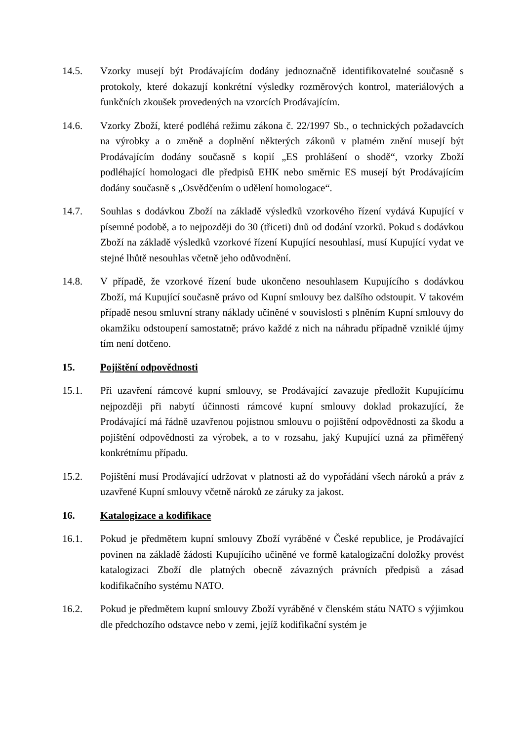14.5. Vzorky musejí být Prodávajícím dodány jednoznačně identifikovatelné současně s protokoly, které dokazují konkrétní výsledky rozměrových kontrol, materiálových a funkčních zkoušek provedených na vzorcích Prodávajícím.
14.6. Vzorky Zboží, které podléhá režimu zákona č. 22/1997 Sb., o technických požadavcích na výrobky a o změně a doplnění některých zákonů v platném znění musejí být Prodávajícím dodány současně s kopií „ES prohlášení o shodě“, vzorky Zboží podléhající homologaci dle předpisů EHK nebo směrnic ES musejí být Prodávajícím dodány současně s „Osvědčením o udělení homologace“.
14.7. Souhlas s dodávkou Zboží na základě výsledků vzorkového řízení vydává Kupující v písemné podobě, a to nejpozději do 30 (třiceti) dnů od dodání vzorků. Pokud s dodávkou Zboží na základě výsledků vzorkové řízení Kupující nesouhlasí, musí Kupující vydat ve stejné lhůtě nesouhlas včetně jeho odůvodnění.
14.8. V případě, že vzorkové řízení bude ukončeno nesouhlasem Kupujícího s dodávkou Zboží, má Kupující současně právo od Kupní smlouvy bez dalšího odstoupit. V takovém případě nesou smluvní strany náklady učiněné v souvislosti s plněním Kupní smlouvy do okamžiku odstoupení samostatně; právo každé z nich na náhradu případně vzniklé újmy tím není dotčeno.
15. Pojištění odpovědnosti
15.1. Při uzavření rámcové kupní smlouvy, se Prodávající zavazuje předložit Kupujícímu nejpozději při nabytí účinnosti rámcové kupní smlouvy doklad prokazující, že Prodávající má řádně uzavřenou pojistnou smlouvu o pojištění odpovědnosti za škodu a pojištění odpovědnosti za výrobek, a to v rozsahu, jaký Kupující uzná za přiměřený konkrétnímu případu.
15.2. Pojištění musí Prodávající udržovat v platnosti až do vypořádání všech nároků a práv z uzavřené Kupní smlouvy včetně nároků ze záruky za jakost.
16. Katalogizace a kodifikace
16.1. Pokud je předmětem kupní smlouvy Zboží vyráběné v České republice, je Prodávající povinen na základě žádosti Kupujícího učiněné ve formě katalogizační doložky provést katalogizaci Zboží dle platných obecně závazných právních předpisů a zásad kodifikačního systému NATO.
16.2. Pokud je předmětem kupní smlouvy Zboží vyráběné v členském státu NATO s výjimkou dle předchozího odstavce nebo v zemi, jejíž kodifikační systém je